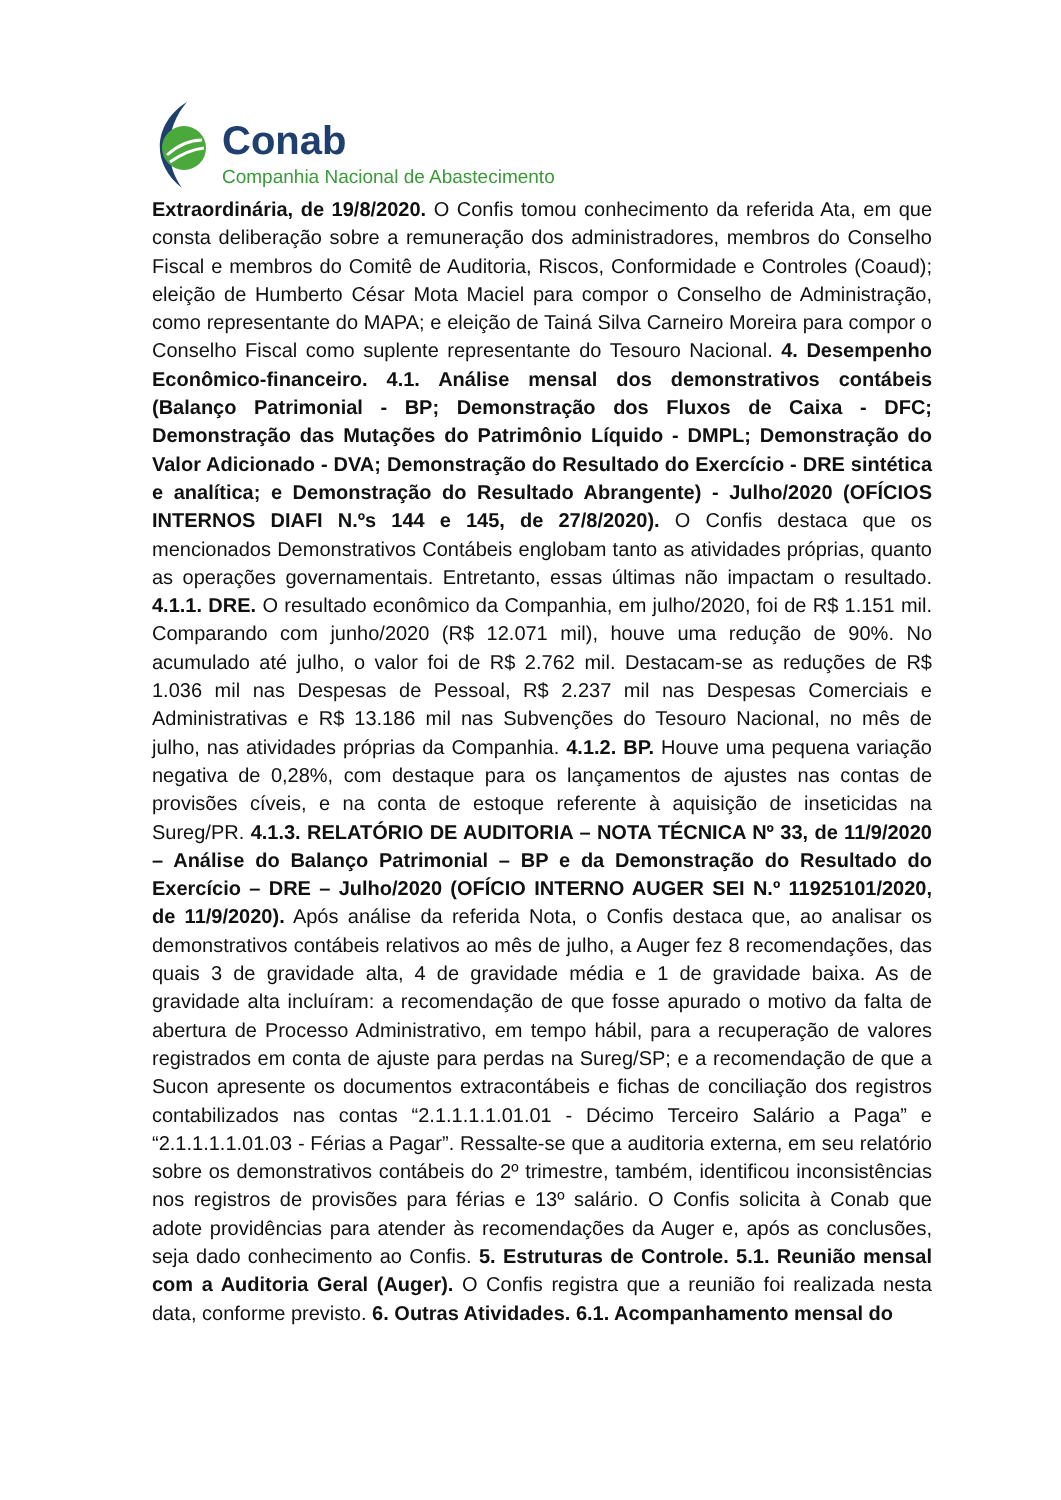Conab
Companhia Nacional de Abastecimento
Extraordinária, de 19/8/2020. O Confis tomou conhecimento da referida Ata, em que consta deliberação sobre a remuneração dos administradores, membros do Conselho Fiscal e membros do Comitê de Auditoria, Riscos, Conformidade e Controles (Coaud); eleição de Humberto César Mota Maciel para compor o Conselho de Administração, como representante do MAPA; e eleição de Tainá Silva Carneiro Moreira para compor o Conselho Fiscal como suplente representante do Tesouro Nacional. 4. Desempenho Econômico-financeiro. 4.1. Análise mensal dos demonstrativos contábeis (Balanço Patrimonial - BP; Demonstração dos Fluxos de Caixa - DFC; Demonstração das Mutações do Patrimônio Líquido - DMPL; Demonstração do Valor Adicionado - DVA; Demonstração do Resultado do Exercício - DRE sintética e analítica; e Demonstração do Resultado Abrangente) - Julho/2020 (OFÍCIOS INTERNOS DIAFI N.ºs 144 e 145, de 27/8/2020). O Confis destaca que os mencionados Demonstrativos Contábeis englobam tanto as atividades próprias, quanto as operações governamentais. Entretanto, essas últimas não impactam o resultado. 4.1.1. DRE. O resultado econômico da Companhia, em julho/2020, foi de R$ 1.151 mil. Comparando com junho/2020 (R$ 12.071 mil), houve uma redução de 90%. No acumulado até julho, o valor foi de R$ 2.762 mil. Destacam-se as reduções de R$ 1.036 mil nas Despesas de Pessoal, R$ 2.237 mil nas Despesas Comerciais e Administrativas e R$ 13.186 mil nas Subvenções do Tesouro Nacional, no mês de julho, nas atividades próprias da Companhia. 4.1.2. BP. Houve uma pequena variação negativa de 0,28%, com destaque para os lançamentos de ajustes nas contas de provisões cíveis, e na conta de estoque referente à aquisição de inseticidas na Sureg/PR. 4.1.3. RELATÓRIO DE AUDITORIA – NOTA TÉCNICA Nº 33, de 11/9/2020 – Análise do Balanço Patrimonial – BP e da Demonstração do Resultado do Exercício – DRE – Julho/2020 (OFÍCIO INTERNO AUGER SEI N.º 11925101/2020, de 11/9/2020). Após análise da referida Nota, o Confis destaca que, ao analisar os demonstrativos contábeis relativos ao mês de julho, a Auger fez 8 recomendações, das quais 3 de gravidade alta, 4 de gravidade média e 1 de gravidade baixa. As de gravidade alta incluíram: a recomendação de que fosse apurado o motivo da falta de abertura de Processo Administrativo, em tempo hábil, para a recuperação de valores registrados em conta de ajuste para perdas na Sureg/SP; e a recomendação de que a Sucon apresente os documentos extracontábeis e fichas de conciliação dos registros contabilizados nas contas “2.1.1.1.1.01.01 - Décimo Terceiro Salário a Paga” e “2.1.1.1.1.01.03 - Férias a Pagar”. Ressalte-se que a auditoria externa, em seu relatório sobre os demonstrativos contábeis do 2º trimestre, também, identificou inconsistências nos registros de provisões para férias e 13º salário. O Confis solicita à Conab que adote providências para atender às recomendações da Auger e, após as conclusões, seja dado conhecimento ao Confis. 5. Estruturas de Controle. 5.1. Reunião mensal com a Auditoria Geral (Auger). O Confis registra que a reunião foi realizada nesta data, conforme previsto. 6. Outras Atividades. 6.1. Acompanhamento mensal do